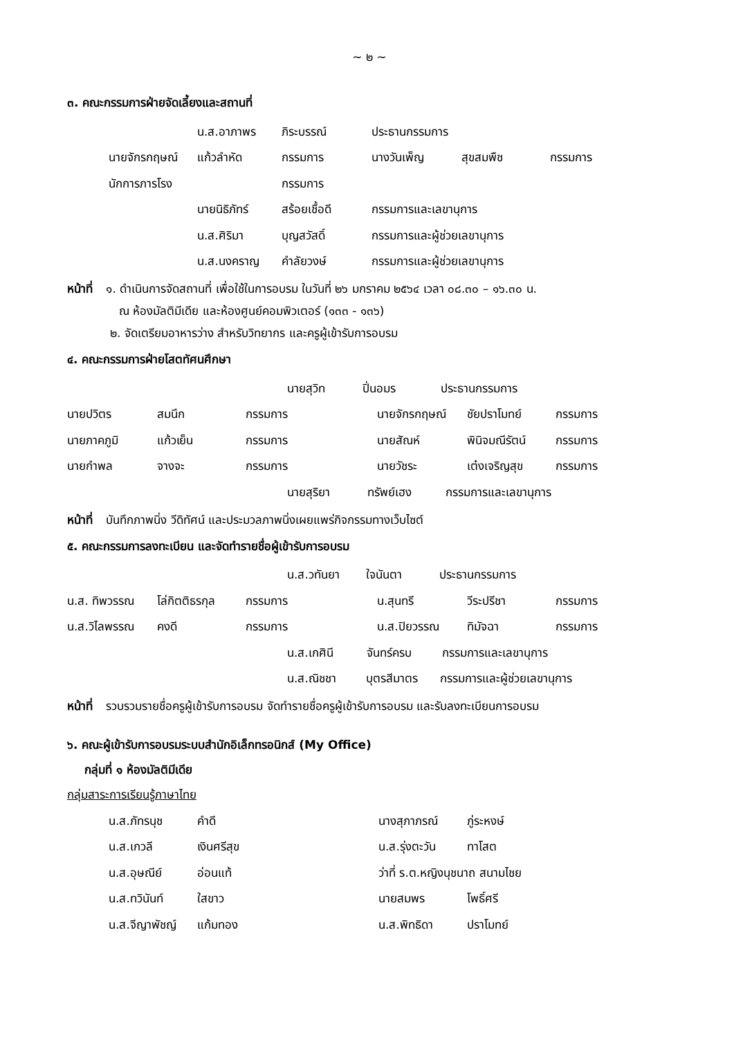~ ๒ ~
๓. คณะกรรมการฝ่ายจัดเลี้ยงและสถานที่
| | | น.ส.อาภาพร | ภิระบรรณ์ | ประธานกรรมการ | | |
| | นายจักรกฤษณ์ | แก้วลำหัด | กรรมการ | นางวันเพ็ญ | สุขสมพืช | กรรมการ |
| | นักการภารโรง | | กรรมการ | | | |
| | | นายนิธิภัทร์ | สร้อยเชื้อดี | กรรมการและเลขานุการ | | |
| | | น.ส.ศิริมา | บุญสวัสดิ์ | กรรมการและผู้ช่วยเลขานุการ | | |
| | | น.ส.นงคราญ | คำลัยวงษ์ | กรรมการและผู้ช่วยเลขานุการ | | |
หน้าที่ ๑. ดำเนินการจัดสถานที่ เพื่อใช้ในการอบรม ในวันที่ ๒๖ มกราคม ๒๕๖๔ เวลา ๐๘.๓๐ – ๑๖.๓๐ น.
ณ ห้องมัลติมีเดีย และห้องศูนย์คอมพิวเตอร์ (๑๓๓ - ๑๓๖)
๒. จัดเตรียมอาหารว่าง สำหรับวิทยากร และครูผู้เข้ารับการอบรม
๔. คณะกรรมการฝ่ายโสตทัศนศึกษา
| | | นายสุวิท ปิ่นอมร ประธานกรรมการ | | | |
| นายปวิตร | สมนึก | กรรมการ | นายจักรกฤษณ์ | ชัยปราโมทย์ | กรรมการ |
| นายภาคภูมิ | แก้วเย็น | กรรมการ | นายสัณห์ | พินิจมณีรัตน์ | กรรมการ |
| นายกำพล | จางจะ | กรรมการ | นายวัชระ | เต๋งเจริญสุข | กรรมการ |
| | | นายสุริยา ทรัพย์เฮง กรรมการและเลขานุการ | | | |
หน้าที่ บันทึกภาพนิ่ง วีดิทัศน์ และประมวลภาพนิ่งเผยแพร่กิจกรรมทางเว็บไซต์
๕. คณะกรรมการลงทะเบียน และจัดทำรายชื่อผู้เข้ารับการอบรม
| | | น.ส.วทันยา ใจนันตา ประธานกรรมการ | | | |
| น.ส. ทิพวรรณ | โล่กิตติธรกุล | กรรมการ | น.สุนทรี | วีระปรีชา | กรรมการ |
| น.ส.วิไลพรรณ | คงดี | กรรมการ | น.ส.ปิยวรรณ | ทิมัจฉา | กรรมการ |
| | | น.ส.เกศินี จันทร์ครบ กรรมการและเลขานุการ | | | |
| | | น.ส.ณิชชา บุตรสีมาตร กรรมการและผู้ช่วยเลขานุการ | | | |
หน้าที่ รวบรวมรายชื่อครูผู้เข้ารับการอบรม จัดทำรายชื่อครูผู้เข้ารับการอบรม และรับลงทะเบียนการอบรม
๖. คณะผู้เข้ารับการอบรมระบบสำนักอิเล็กทรอนิกส์ (My Office)
กลุ่มที่ ๑ ห้องมัลติมีเดีย
กลุ่มสาระการเรียนรู้ภาษาไทย
| | น.ส.ภัทรนุช | คำดี | นางสุภาภรณ์ | ภู่ระหงษ์ |
| | น.ส.เกวลี | เงินศรีสุข | น.ส.รุ่งตะวัน | ทาโสต |
| | น.ส.อุษณีย์ | อ่อนแท้ | ว่าที่ ร.ต.หญิงนุชนาถ สนามไชย | |
| | น.ส.ทวินันท์ | ใสขาว | นายสมพร | โพธิ์ศรี |
| | น.ส.จีญาพัชญ์ | แก้มทอง | น.ส.พิทธิดา | ปราโมทย์ |